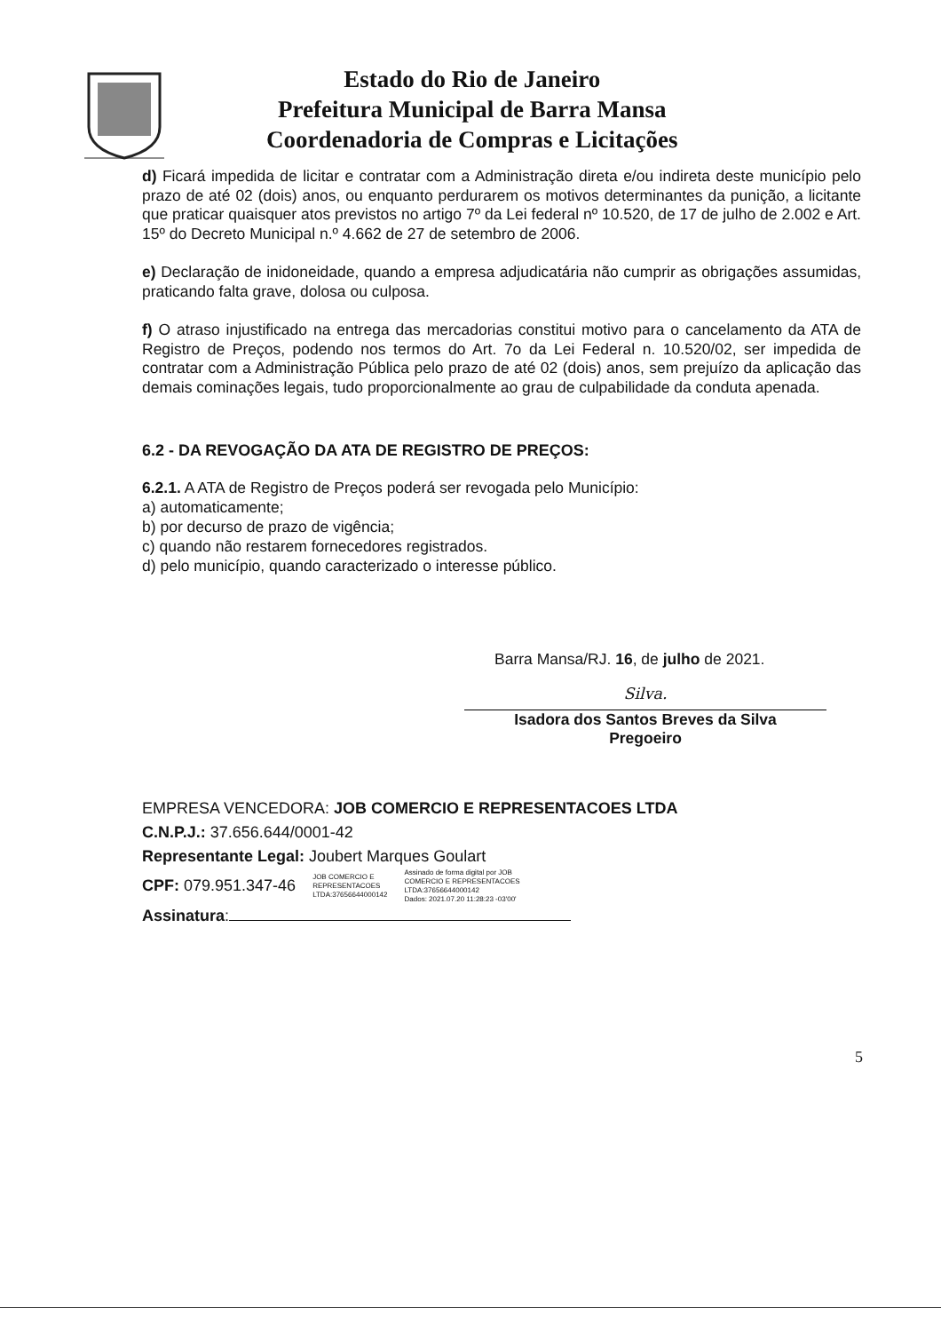Estado do Rio de Janeiro
Prefeitura Municipal de Barra Mansa
Coordenadoria de Compras e Licitações
d) Ficará impedida de licitar e contratar com a Administração direta e/ou indireta deste município pelo prazo de até 02 (dois) anos, ou enquanto perdurarem os motivos determinantes da punição, a licitante que praticar quaisquer atos previstos no artigo 7º da Lei federal nº 10.520, de 17 de julho de 2.002 e Art. 15º do Decreto Municipal n.º 4.662 de 27 de setembro de 2006.
e) Declaração de inidoneidade, quando a empresa adjudicatária não cumprir as obrigações assumidas, praticando falta grave, dolosa ou culposa.
f) O atraso injustificado na entrega das mercadorias constitui motivo para o cancelamento da ATA de Registro de Preços, podendo nos termos do Art. 7o da Lei Federal n. 10.520/02, ser impedida de contratar com a Administração Pública pelo prazo de até 02 (dois) anos, sem prejuízo da aplicação das demais cominações legais, tudo proporcionalmente ao grau de culpabilidade da conduta apenada.
6.2 - DA REVOGAÇÃO DA ATA DE REGISTRO DE PREÇOS:
6.2.1. A ATA de Registro de Preços poderá ser revogada pelo Município:
a) automaticamente;
b) por decurso de prazo de vigência;
c) quando não restarem fornecedores registrados.
d) pelo município, quando caracterizado o interesse público.
Barra Mansa/RJ. 16, de julho de 2021.
Silva.
Isadora dos Santos Breves da Silva
Pregoeiro
EMPRESA VENCEDORA: JOB COMERCIO E REPRESENTACOES LTDA
C.N.P.J.: 37.656.644/0001-42
Representante Legal: Joubert Marques Goulart
CPF: 079.951.347-46 JOB COMERCIO E
REPRESENTACOES
LTDA:37656644000142 Assinado de forma digital por JOB
COMERCIO E REPRESENTACOES
LTDA:37656644000142
Dados: 2021.07.20 11:28:23 -03'00'
Assinatura:
5